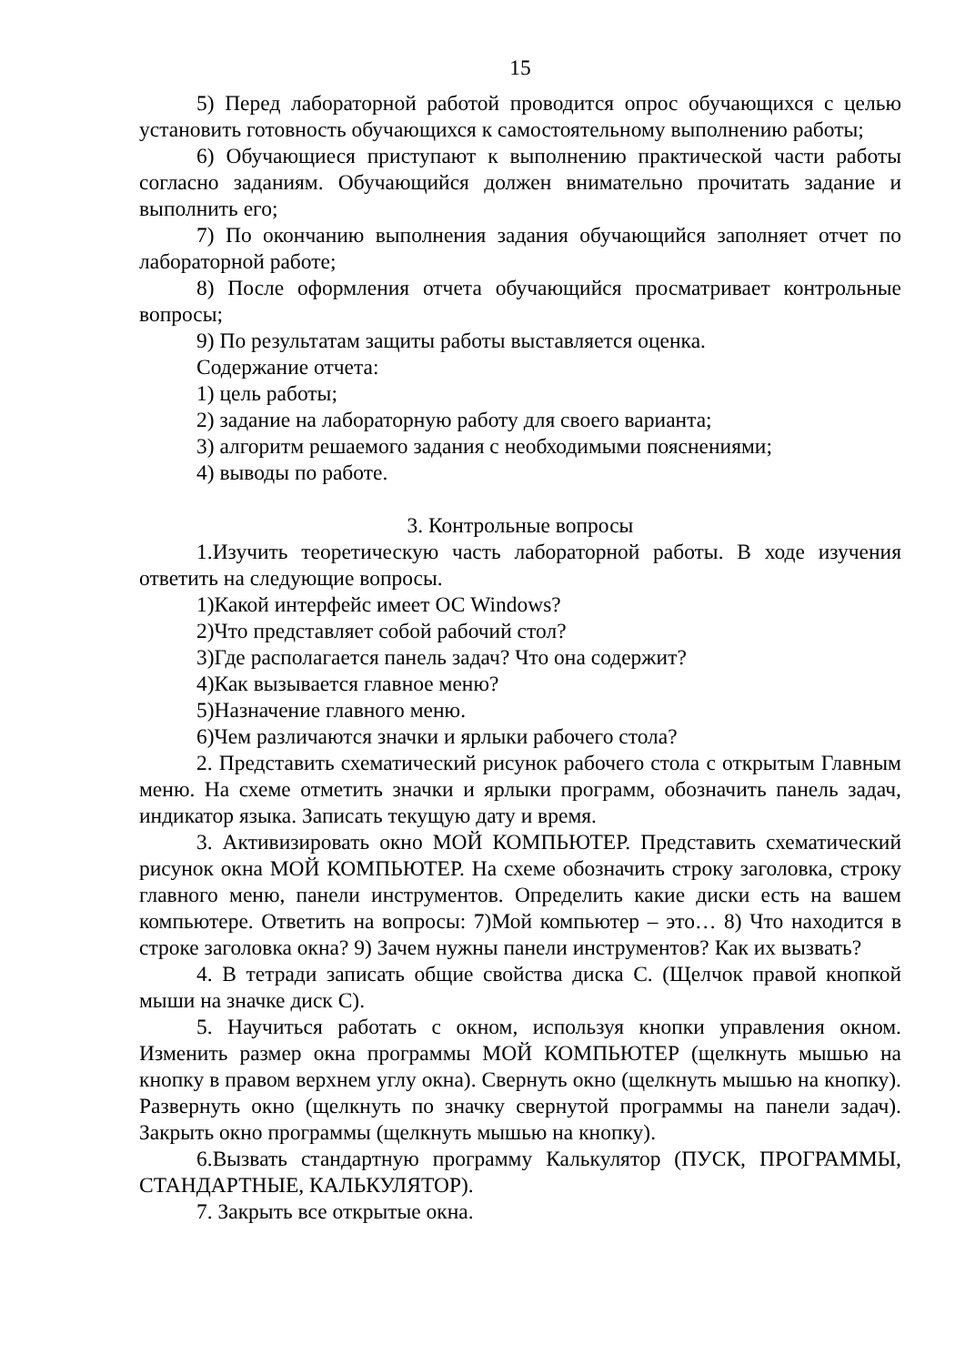15
5) Перед лабораторной работой проводится опрос обучающихся с целью установить готовность обучающихся к самостоятельному выполнению работы;
6) Обучающиеся приступают к выполнению практической части работы согласно заданиям. Обучающийся должен внимательно прочитать задание и выполнить его;
7) По окончанию выполнения задания обучающийся заполняет отчет по лабораторной работе;
8) После оформления отчета обучающийся просматривает контрольные вопросы;
9) По результатам защиты работы выставляется оценка.
Содержание отчета:
1) цель работы;
2) задание на лабораторную работу для своего варианта;
3) алгоритм решаемого задания с необходимыми пояснениями;
4) выводы по работе.
3. Контрольные вопросы
1.Изучить теоретическую часть лабораторной работы. В ходе изучения ответить на следующие вопросы.
1)Какой интерфейс имеет ОС Windows?
2)Что представляет собой рабочий стол?
3)Где располагается панель задач? Что она содержит?
4)Как вызывается главное меню?
5)Назначение главного меню.
6)Чем различаются значки и ярлыки рабочего стола?
2. Представить схематический рисунок рабочего стола с открытым Главным меню. На схеме отметить значки и ярлыки программ, обозначить панель задач, индикатор языка. Записать текущую дату и время.
3. Активизировать окно МОЙ КОМПЬЮТЕР. Представить схематический рисунок окна МОЙ КОМПЬЮТЕР. На схеме обозначить строку заголовка, строку главного меню, панели инструментов. Определить какие диски есть на вашем компьютере. Ответить на вопросы: 7)Мой компьютер – это… 8) Что находится в строке заголовка окна? 9) Зачем нужны панели инструментов? Как их вызвать?
4. В тетради записать общие свойства диска С. (Щелчок правой кнопкой мыши на значке диск С).
5. Научиться работать с окном, используя кнопки управления окном. Изменить размер окна программы МОЙ КОМПЬЮТЕР (щелкнуть мышью на кнопку в правом верхнем углу окна). Свернуть окно (щелкнуть мышью на кнопку). Развернуть окно (щелкнуть по значку свернутой программы на панели задач). Закрыть окно программы (щелкнуть мышью на кнопку).
6.Вызвать стандартную программу Калькулятор (ПУСК, ПРОГРАММЫ, СТАНДАРТНЫЕ, КАЛЬКУЛЯТОР).
7. Закрыть все открытые окна.